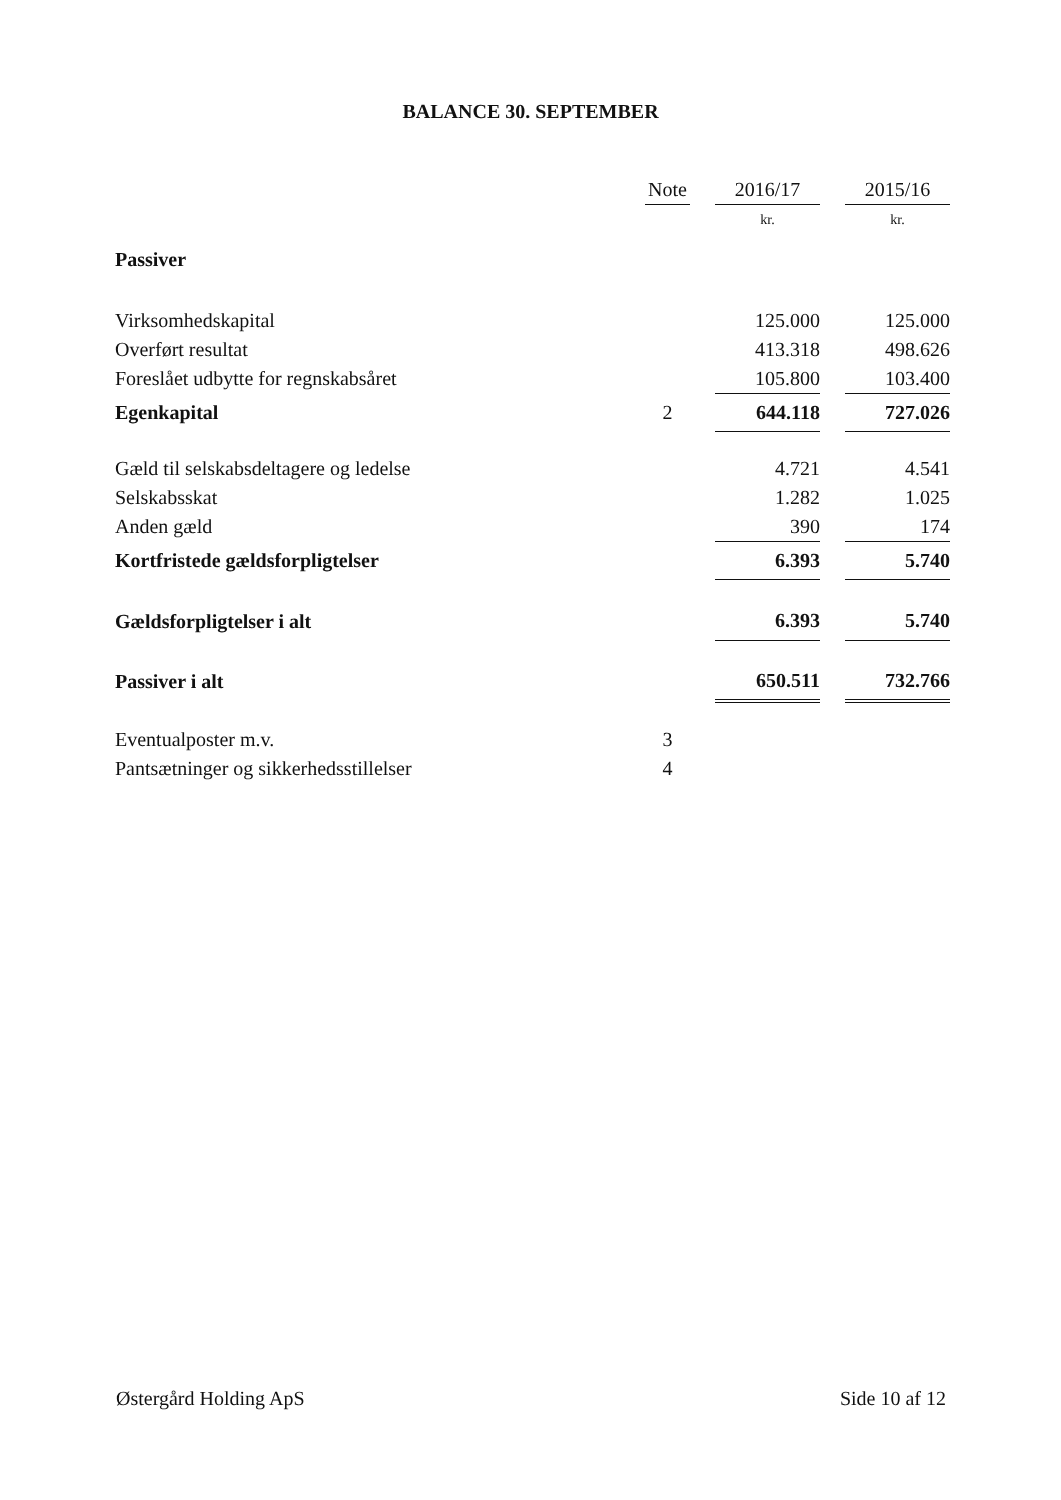BALANCE 30. SEPTEMBER
| | Note | | 2016/17 | | 2015/16 |
| | | | kr. | | kr. |
| Passiver | | | | | |
| Virksomhedskapital | | | 125.000 | | 125.000 |
| Overført resultat | | | 413.318 | | 498.626 |
| Foreslået udbytte for regnskabsåret | | | 105.800 | | 103.400 |
| Egenkapital | 2 | | 644.118 | | 727.026 |
| Gæld til selskabsdeltagere og ledelse | | | 4.721 | | 4.541 |
| Selskabsskat | | | 1.282 | | 1.025 |
| Anden gæld | | | 390 | | 174 |
| Kortfristede gældsforpligtelser | | | 6.393 | | 5.740 |
| Gældsforpligtelser i alt | | | 6.393 | | 5.740 |
| Passiver i alt | | | 650.511 | | 732.766 |
| Eventualposter m.v. | 3 | | | | |
| Pantsætninger og sikkerhedsstillelser | 4 | | | | |
Østergård Holding ApS Side 10 af 12